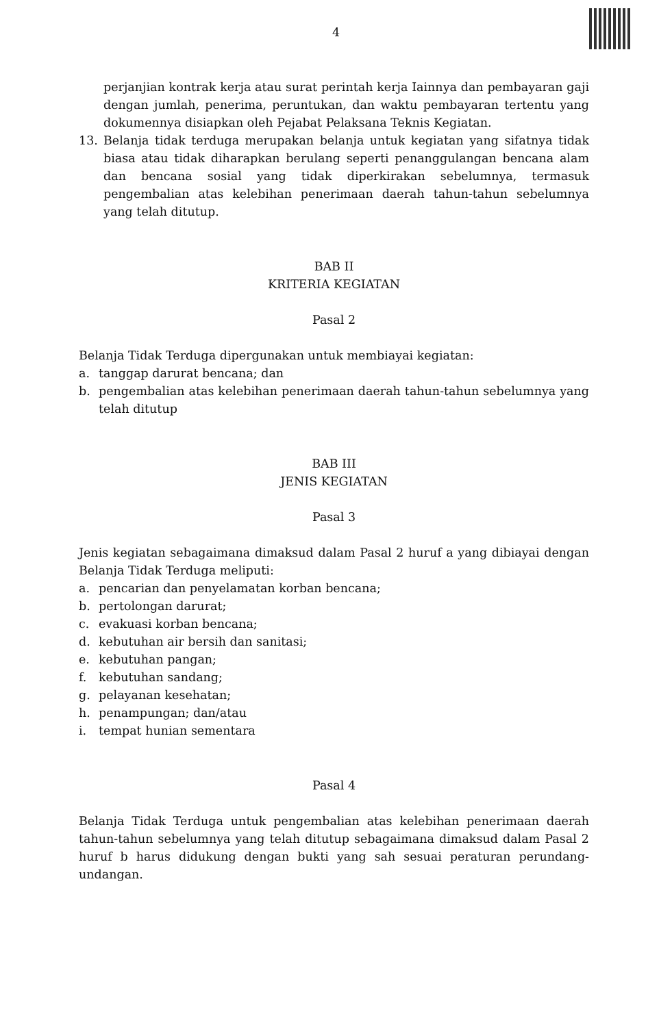4
perjanjian kontrak kerja atau surat perintah kerja Iainnya dan pembayaran gaji dengan jumlah, penerima, peruntukan, dan waktu pembayaran tertentu yang dokumennya disiapkan oleh Pejabat Pelaksana Teknis Kegiatan.
13. Belanja tidak terduga merupakan belanja untuk kegiatan yang sifatnya tidak biasa atau tidak diharapkan berulang seperti penanggulangan bencana alam dan bencana sosial yang tidak diperkirakan sebelumnya, termasuk pengembalian atas kelebihan penerimaan daerah tahun-tahun sebelumnya yang telah ditutup.
BAB II
KRITERIA KEGIATAN
Pasal 2
Belanja Tidak Terduga dipergunakan untuk membiayai kegiatan:
a. tanggap darurat bencana; dan
b. pengembalian atas kelebihan penerimaan daerah tahun-tahun sebelumnya yang telah ditutup
BAB III
JENIS KEGIATAN
Pasal 3
Jenis kegiatan sebagaimana dimaksud dalam Pasal 2 huruf a yang dibiayai dengan Belanja Tidak Terduga meliputi:
a. pencarian dan penyelamatan korban bencana;
b. pertolongan darurat;
c. evakuasi korban bencana;
d. kebutuhan air bersih dan sanitasi;
e. kebutuhan pangan;
f. kebutuhan sandang;
g. pelayanan kesehatan;
h. penampungan; dan/atau
i. tempat hunian sementara
Pasal 4
Belanja Tidak Terduga untuk pengembalian atas kelebihan penerimaan daerah tahun-tahun sebelumnya yang telah ditutup sebagaimana dimaksud dalam Pasal 2 huruf b harus didukung dengan bukti yang sah sesuai peraturan perundang-undangan.